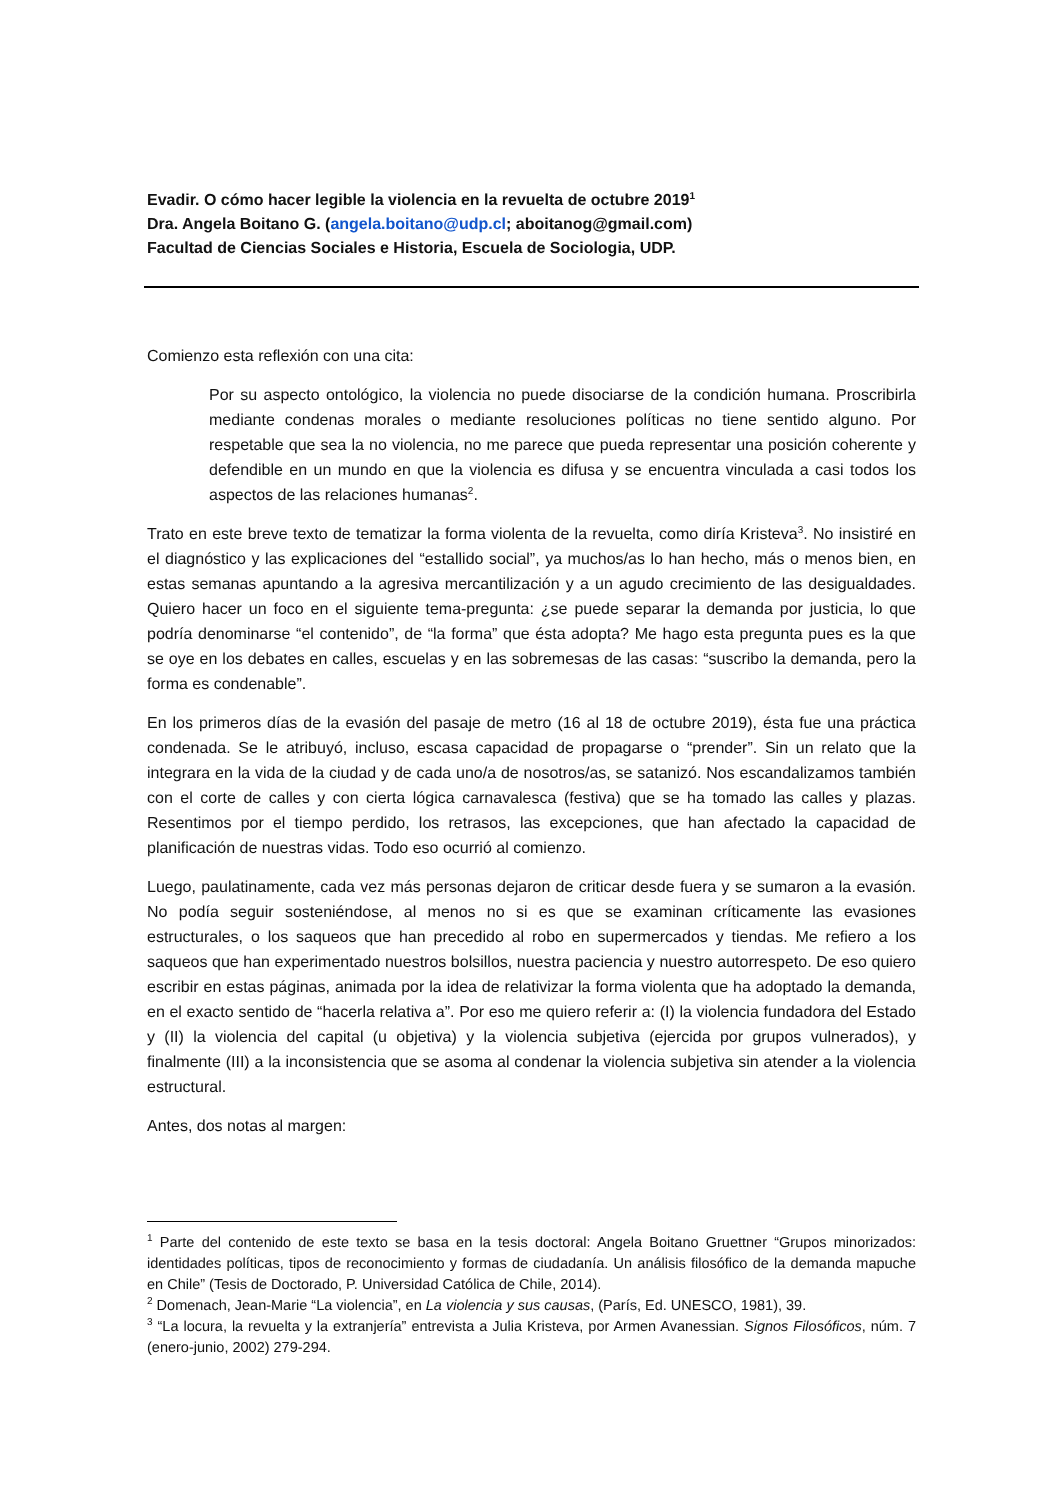Evadir. O cómo hacer legible la violencia en la revuelta de octubre 2019<sup>1</sup>
Dra. Angela Boitano G. (angela.boitano@udp.cl; aboitanog@gmail.com)
Facultad de Ciencias Sociales e Historia, Escuela de Sociologia, UDP.
Comienzo esta reflexión con una cita:
Por su aspecto ontológico, la violencia no puede disociarse de la condición humana. Proscribirla mediante condenas morales o mediante resoluciones políticas no tiene sentido alguno. Por respetable que sea la no violencia, no me parece que pueda representar una posición coherente y defendible en un mundo en que la violencia es difusa y se encuentra vinculada a casi todos los aspectos de las relaciones humanas<sup>2</sup>.
Trato en este breve texto de tematizar la forma violenta de la revuelta, como diría Kristeva<sup>3</sup>. No insistiré en el diagnóstico y las explicaciones del “estallido social”, ya muchos/as lo han hecho, más o menos bien, en estas semanas apuntando a la agresiva mercantilización y a un agudo crecimiento de las desigualdades. Quiero hacer un foco en el siguiente tema-pregunta: ¿se puede separar la demanda por justicia, lo que podría denominarse “el contenido”, de “la forma” que ésta adopta? Me hago esta pregunta pues es la que se oye en los debates en calles, escuelas y en las sobremesas de las casas: “suscribo la demanda, pero la forma es condenable”.
En los primeros días de la evasión del pasaje de metro (16 al 18 de octubre 2019), ésta fue una práctica condenada. Se le atribuyó, incluso, escasa capacidad de propagarse o “prender”. Sin un relato que la integrara en la vida de la ciudad y de cada uno/a de nosotros/as, se satanizó. Nos escandalizamos también con el corte de calles y con cierta lógica carnavalesca (festiva) que se ha tomado las calles y plazas. Resentimos por el tiempo perdido, los retrasos, las excepciones, que han afectado la capacidad de planificación de nuestras vidas. Todo eso ocurrió al comienzo.
Luego, paulatinamente, cada vez más personas dejaron de criticar desde fuera y se sumaron a la evasión. No podía seguir sosteniéndose, al menos no si es que se examinan críticamente las evasiones estructurales, o los saqueos que han precedido al robo en supermercados y tiendas. Me refiero a los saqueos que han experimentado nuestros bolsillos, nuestra paciencia y nuestro autorrespeto. De eso quiero escribir en estas páginas, animada por la idea de relativizar la forma violenta que ha adoptado la demanda, en el exacto sentido de “hacerla relativa a”. Por eso me quiero referir a: (I) la violencia fundadora del Estado y (II) la violencia del capital (u objetiva) y la violencia subjetiva (ejercida por grupos vulnerados), y finalmente (III) a la inconsistencia que se asoma al condenar la violencia subjetiva sin atender a la violencia estructural.
Antes, dos notas al margen:
<sup>1</sup> Parte del contenido de este texto se basa en la tesis doctoral: Angela Boitano Gruettner “Grupos minorizados: identidades políticas, tipos de reconocimiento y formas de ciudadanía. Un análisis filosófico de la demanda mapuche en Chile” (Tesis de Doctorado, P. Universidad Católica de Chile, 2014).
<sup>2</sup> Domenach, Jean-Marie “La violencia”, en La violencia y sus causas, (París, Ed. UNESCO, 1981), 39.
<sup>3</sup> “La locura, la revuelta y la extranjería” entrevista a Julia Kristeva, por Armen Avanessian. Signos Filosóficos, núm. 7 (enero-junio, 2002) 279-294.